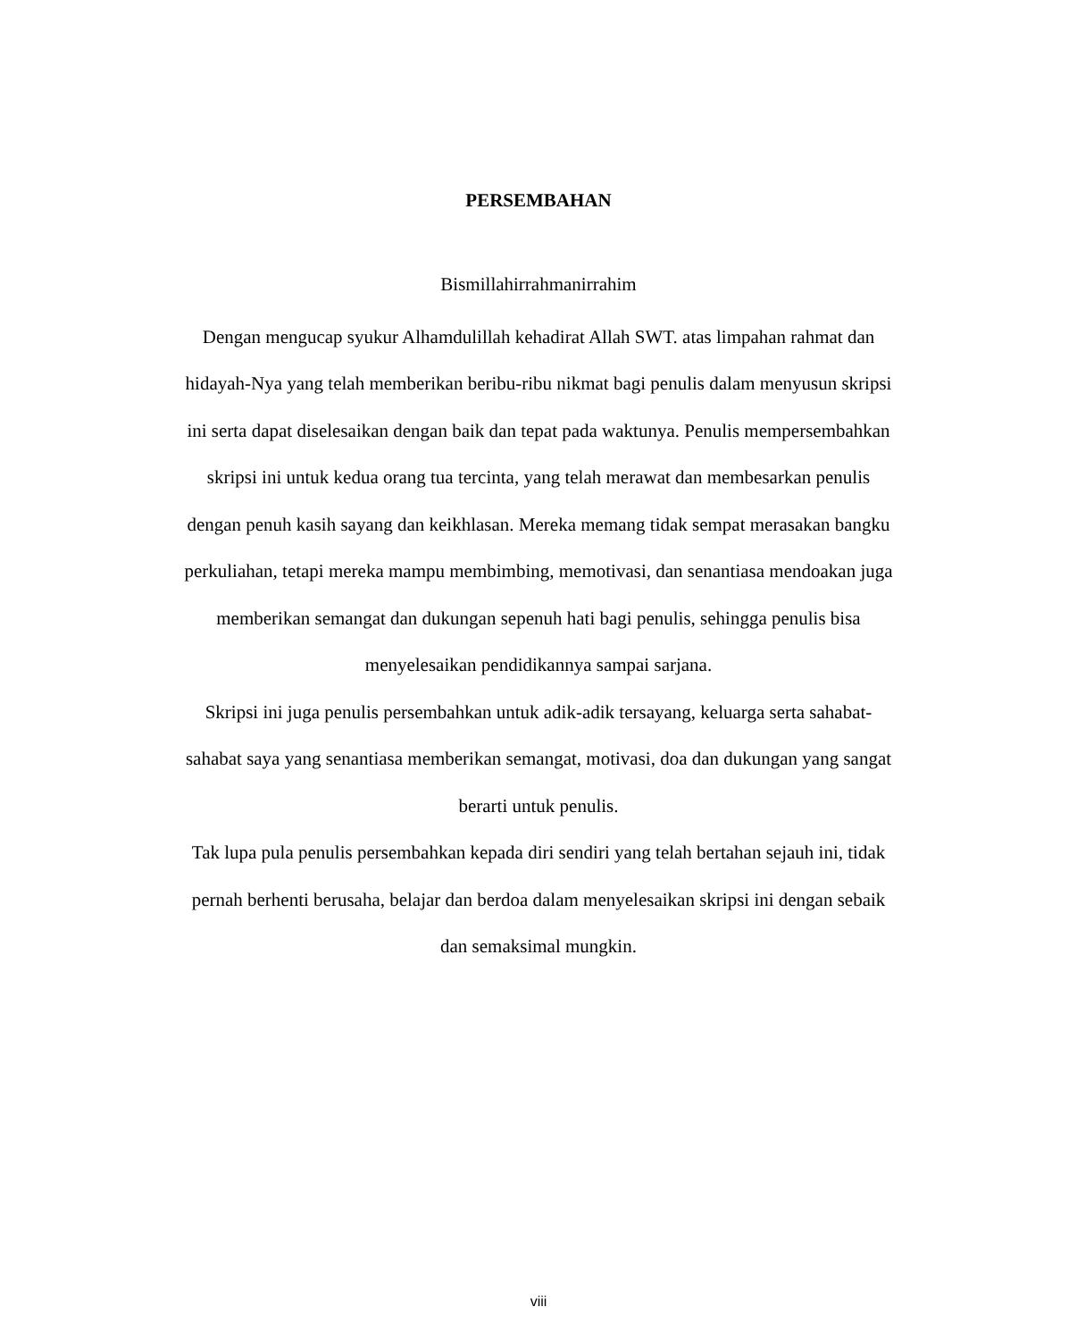PERSEMBAHAN
Bismillahirrahmanirrahim
Dengan mengucap syukur Alhamdulillah kehadirat Allah SWT. atas limpahan rahmat dan hidayah-Nya yang telah memberikan beribu-ribu nikmat bagi penulis dalam menyusun skripsi ini serta dapat diselesaikan dengan baik dan tepat pada waktunya. Penulis mempersembahkan skripsi ini untuk kedua orang tua tercinta, yang telah merawat dan membesarkan penulis dengan penuh kasih sayang dan keikhlasan. Mereka memang tidak sempat merasakan bangku perkuliahan, tetapi mereka mampu membimbing, memotivasi, dan senantiasa mendoakan juga memberikan semangat dan dukungan sepenuh hati bagi penulis, sehingga penulis bisa menyelesaikan pendidikannya sampai sarjana.
Skripsi ini juga penulis persembahkan untuk adik-adik tersayang, keluarga serta sahabat-sahabat saya yang senantiasa memberikan semangat, motivasi, doa dan dukungan yang sangat berarti untuk penulis.
Tak lupa pula penulis persembahkan kepada diri sendiri yang telah bertahan sejauh ini, tidak pernah berhenti berusaha, belajar dan berdoa dalam menyelesaikan skripsi ini dengan sebaik dan semaksimal mungkin.
viii